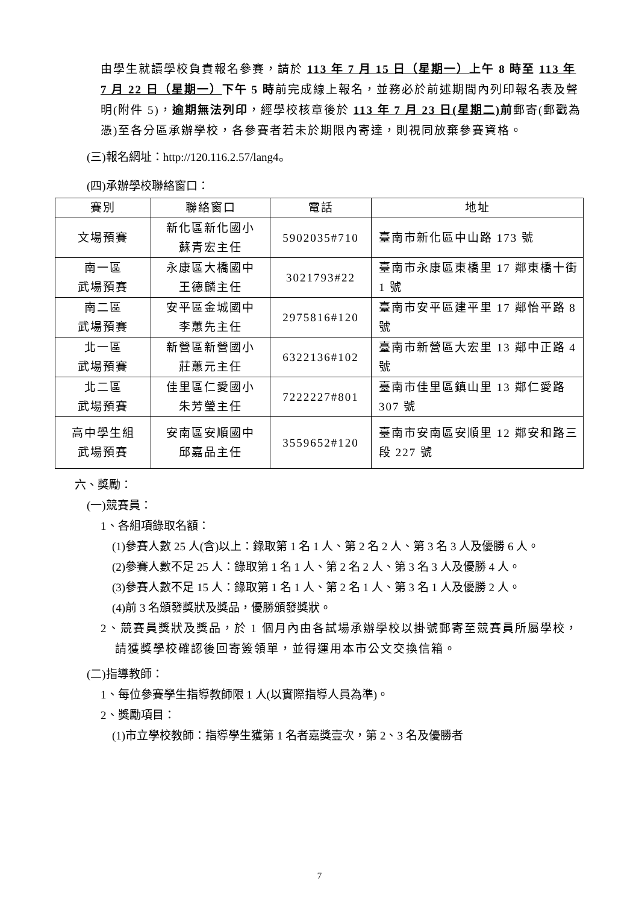由學生就讀學校負責報名參賽，請於 113 年 7 月 15 日（星期一）上午 8 時至 113 年 7 月 22 日（星期一）下午 5 時前完成線上報名，並務必於前述期間內列印報名表及聲明(附件 5)，逾期無法列印，經學校核章後於 113 年 7 月 23 日(星期二) 前郵寄(郵戳為憑)至各分區承辦學校，各參賽者若未於期限內寄達，則視同放棄參賽資格。
(三)報名網址：http://120.116.2.57/lang4。
(四)承辦學校聯絡窗口：
| 賽別 | 聯絡窗口 | 電話 | 地址 |
| 文場預賽 | 新化區新化國小 蘇青宏主任 | 5902035#710 | 臺南市新化區中山路 173 號 |
| 南一區 武場預賽 | 永康區大橋國中 王德麟主任 | 3021793#22 | 臺南市永康區東橋里 17 鄰東橋十街 1 號 |
| 南二區 武場預賽 | 安平區金城國中 李蕙先主任 | 2975816#120 | 臺南市安平區建平里 17 鄰怡平路 8 號 |
| 北一區 武場預賽 | 新營區新營國小 莊蕙元主任 | 6322136#102 | 臺南市新營區大宏里 13 鄰中正路 4 號 |
| 北二區 武場預賽 | 佳里區仁愛國小 朱芳瑩主任 | 7222227#801 | 臺南市佳里區鎮山里 13 鄰仁愛路 307 號 |
| 高中學生組 武場預賽 | 安南區安順國中 邱嘉品主任 | 3559652#120 | 臺南市安南區安順里 12 鄰安和路三段 227 號 |
六、獎勵：
(一)競賽員：
1、各組項錄取名額：
(1)參賽人數 25 人(含)以上：錄取第 1 名 1 人、第 2 名 2 人、第 3 名 3 人及優勝 6 人。
(2)參賽人數不足 25 人：錄取第 1 名 1 人、第 2 名 2 人、第 3 名 3 人及優勝 4 人。
(3)參賽人數不足 15 人：錄取第 1 名 1 人、第 2 名 1 人、第 3 名 1 人及優勝 2 人。
(4)前 3 名頒發獎狀及獎品，優勝頒發獎狀。
2、競賽員獎狀及獎品，於 1 個月內由各試場承辦學校以掛號郵寄至競賽員所屬學校，請獲獎學校確認後回寄簽領單，並得運用本市公文交換信箱。
(二)指導教師：
1、每位參賽學生指導教師限 1 人(以實際指導人員為準)。
2、獎勵項目：
(1)市立學校教師：指導學生獲第 1 名者嘉獎壹次，第 2、3 名及優勝者
7